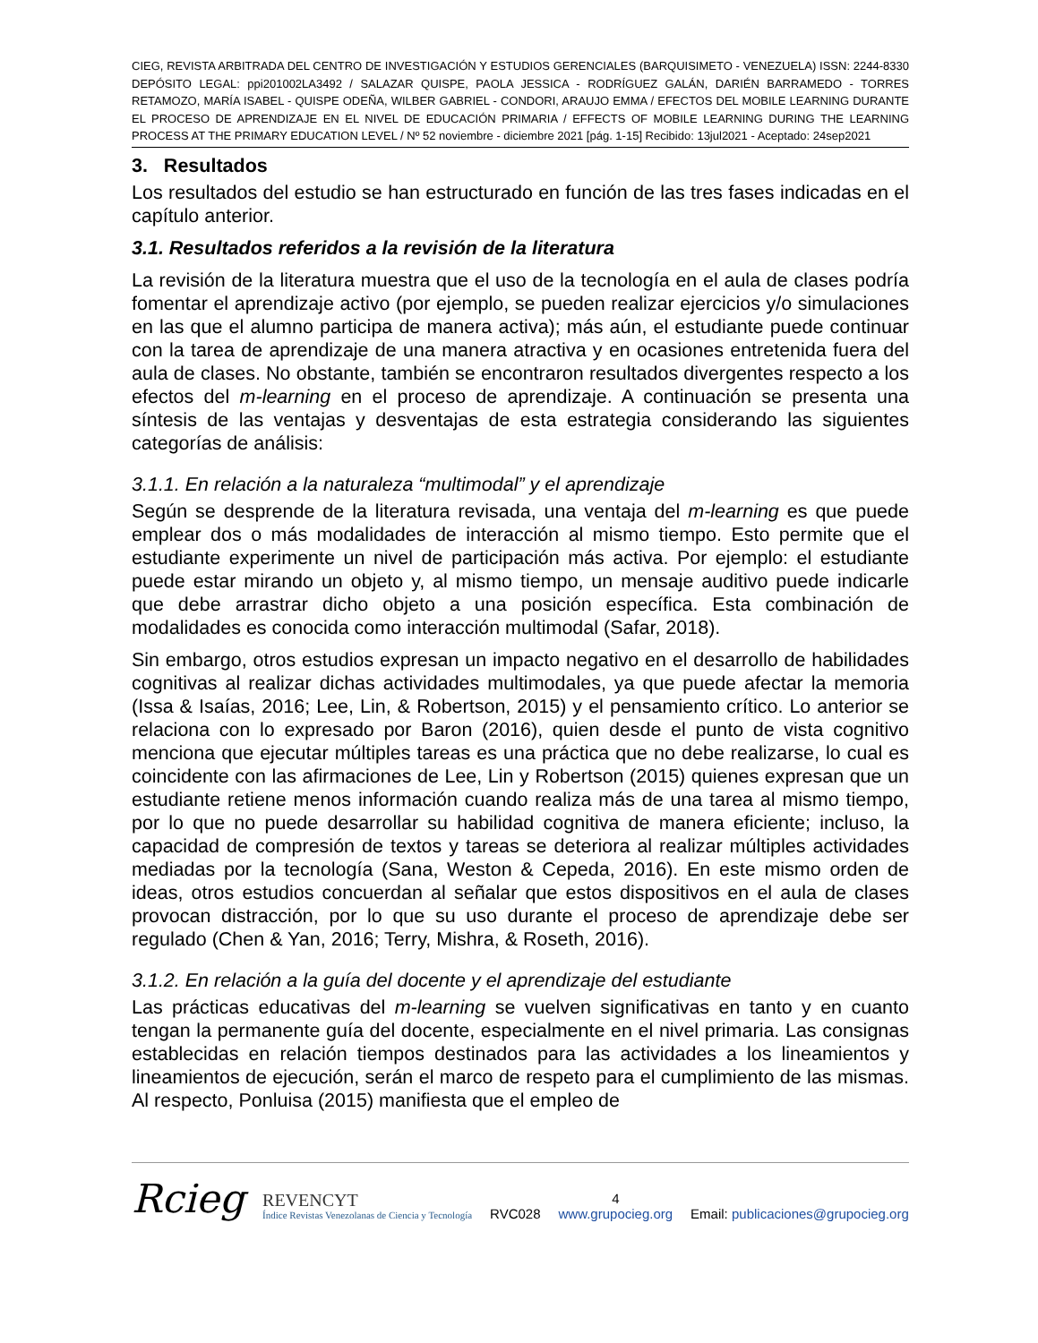CIEG, REVISTA ARBITRADA DEL CENTRO DE INVESTIGACIÓN Y ESTUDIOS GERENCIALES (BARQUISIMETO - VENEZUELA) ISSN: 2244-8330 DEPÓSITO LEGAL: ppi201002LA3492 / SALAZAR QUISPE, PAOLA JESSICA - RODRÍGUEZ GALÁN, DARIÉN BARRAMEDO - TORRES RETAMOZO, MARÍA ISABEL - QUISPE ODEÑA, WILBER GABRIEL - CONDORI, ARAUJO EMMA / EFECTOS DEL MOBILE LEARNING DURANTE EL PROCESO DE APRENDIZAJE EN EL NIVEL DE EDUCACIÓN PRIMARIA / EFFECTS OF MOBILE LEARNING DURING THE LEARNING PROCESS AT THE PRIMARY EDUCATION LEVEL / Nº 52 noviembre - diciembre 2021 [pág. 1-15] Recibido: 13jul2021 - Aceptado: 24sep2021
3. Resultados
Los resultados del estudio se han estructurado en función de las tres fases indicadas en el capítulo anterior.
3.1. Resultados referidos a la revisión de la literatura
La revisión de la literatura muestra que el uso de la tecnología en el aula de clases podría fomentar el aprendizaje activo (por ejemplo, se pueden realizar ejercicios y/o simulaciones en las que el alumno participa de manera activa); más aún, el estudiante puede continuar con la tarea de aprendizaje de una manera atractiva y en ocasiones entretenida fuera del aula de clases. No obstante, también se encontraron resultados divergentes respecto a los efectos del m-learning en el proceso de aprendizaje. A continuación se presenta una síntesis de las ventajas y desventajas de esta estrategia considerando las siguientes categorías de análisis:
3.1.1. En relación a la naturaleza “multimodal” y el aprendizaje
Según se desprende de la literatura revisada, una ventaja del m-learning es que puede emplear dos o más modalidades de interacción al mismo tiempo. Esto permite que el estudiante experimente un nivel de participación más activa. Por ejemplo: el estudiante puede estar mirando un objeto y, al mismo tiempo, un mensaje auditivo puede indicarle que debe arrastrar dicho objeto a una posición específica. Esta combinación de modalidades es conocida como interacción multimodal (Safar, 2018).
Sin embargo, otros estudios expresan un impacto negativo en el desarrollo de habilidades cognitivas al realizar dichas actividades multimodales, ya que puede afectar la memoria (Issa & Isaías, 2016; Lee, Lin, & Robertson, 2015) y el pensamiento crítico. Lo anterior se relaciona con lo expresado por Baron (2016), quien desde el punto de vista cognitivo menciona que ejecutar múltiples tareas es una práctica que no debe realizarse, lo cual es coincidente con las afirmaciones de Lee, Lin y Robertson (2015) quienes expresan que un estudiante retiene menos información cuando realiza más de una tarea al mismo tiempo, por lo que no puede desarrollar su habilidad cognitiva de manera eficiente; incluso, la capacidad de compresión de textos y tareas se deteriora al realizar múltiples actividades mediadas por la tecnología (Sana, Weston & Cepeda, 2016). En este mismo orden de ideas, otros estudios concuerdan al señalar que estos dispositivos en el aula de clases provocan distracción, por lo que su uso durante el proceso de aprendizaje debe ser regulado (Chen & Yan, 2016; Terry, Mishra, & Roseth, 2016).
3.1.2. En relación a la guía del docente y el aprendizaje del estudiante
Las prácticas educativas del m-learning se vuelven significativas en tanto y en cuanto tengan la permanente guía del docente, especialmente en el nivel primaria. Las consignas establecidas en relación tiempos destinados para las actividades a los lineamientos y lineamientos de ejecución, serán el marco de respeto para el cumplimiento de las mismas. Al respecto, Ponluisa (2015) manifiesta que el empleo de
Rcieg REVENCYT
Índice Revistas Venezolanas de Ciencia y Tecnología RVC028 4
www.grupocieg.org Email: publicaciones@grupocieg.org